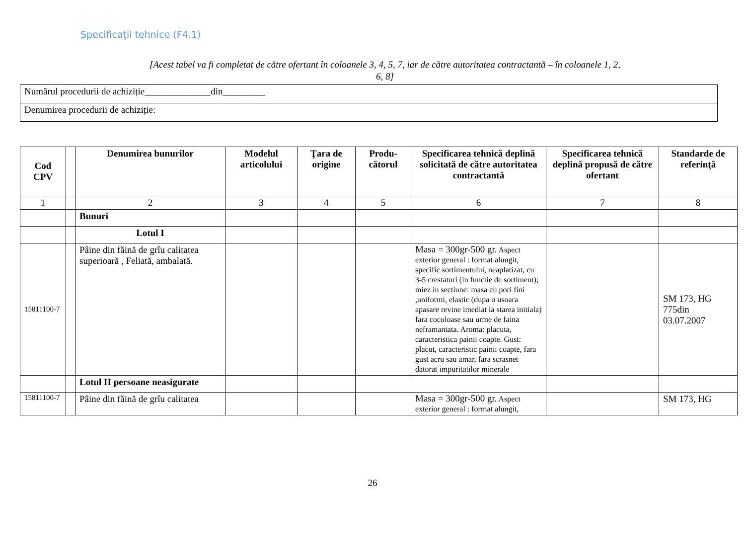Specificaţii tehnice (F4.1)
[Acest tabel va fi completat de către ofertant în coloanele 3, 4, 5, 7, iar de către autoritatea contractantă – în coloanele 1, 2, 6, 8]
| Numărul procedurii de achiziție______________din_________ |
| Denumirea procedurii de achiziție: |
| Cod CPV | | Denumirea bunurilor | Modelul articolului | Ţara de origine | Produ-cătorul | Specificarea tehnică deplină solicitată de către autoritatea contractantă | Specificarea tehnică deplină propusă de către ofertant | Standarde de referinţă |
| --- | --- | --- | --- | --- | --- | --- | --- | --- |
| 1 | | 2 | 3 | 4 | 5 | 6 | 7 | 8 |
| | | Bunuri | | | | | | |
| | | Lotul I | | | | | | |
| 15811100-7 | | Pâine din făină de grîu calitatea superioară , Feliată, ambalată. | | | | Masa = 300gr-500 gr. Aspect exterior general : format alungit, specific sortimentului, neaplatizat, cu 3-5 crestaturi (in functie de sortiment); miez in sectiune: masa cu pori fini ,uniformi, elastic (dupa o usoara apasare revine imediat la starea initiala) fara cocoloase sau urme de faina neframantata. Aroma: placuta, caracteristica painii coapte. Gust: placut, caracteristic painii coapte, fara gust acru sau amar, fara scrasnet datorat impuritatilor minerale | | SM 173, HG 775din 03.07.2007 |
| | | Lotul II persoane neasigurate | | | | | | |
| 15811100-7 | | Pâine din făină de grîu calitatea | | | | Masa = 300gr-500 gr. Aspect exterior general : format alungit, | | SM 173, HG |
26